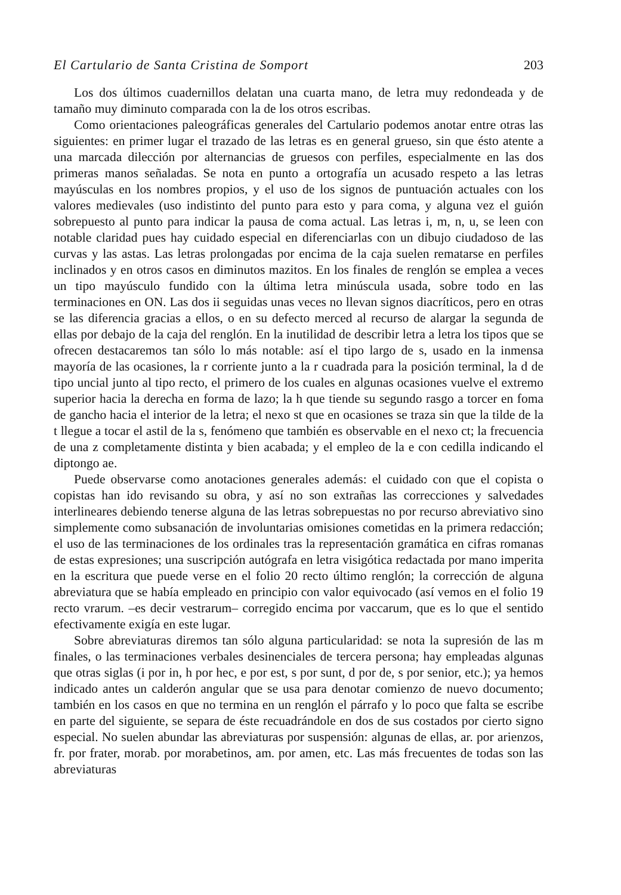El Cartulario de Santa Cristina de Somport 203
Los dos últimos cuadernillos delatan una cuarta mano, de letra muy redondeada y de tamaño muy diminuto comparada con la de los otros escribas.
Como orientaciones paleográficas generales del Cartulario podemos anotar entre otras las siguientes: en primer lugar el trazado de las letras es en general grueso, sin que ésto atente a una marcada dilección por alternancias de gruesos con perfiles, especialmente en las dos primeras manos señaladas. Se nota en punto a ortografía un acusado respeto a las letras mayúsculas en los nombres propios, y el uso de los signos de puntuación actuales con los valores medievales (uso indistinto del punto para esto y para coma, y alguna vez el guión sobrepuesto al punto para indicar la pausa de coma actual. Las letras i, m, n, u, se leen con notable claridad pues hay cuidado especial en diferenciarlas con un dibujo ciudadoso de las curvas y las astas. Las letras prolongadas por encima de la caja suelen rematarse en perfiles inclinados y en otros casos en diminutos mazitos. En los finales de renglón se emplea a veces un tipo mayúsculo fundido con la última letra minúscula usada, sobre todo en las terminaciones en ON. Las dos ii seguidas unas veces no llevan signos diacríticos, pero en otras se las diferencia gracias a ellos, o en su defecto merced al recurso de alargar la segunda de ellas por debajo de la caja del renglón. En la inutilidad de describir letra a letra los tipos que se ofrecen destacaremos tan sólo lo más notable: así el tipo largo de s, usado en la inmensa mayoría de las ocasiones, la r corriente junto a la r cuadrada para la posición terminal, la d de tipo uncial junto al tipo recto, el primero de los cuales en algunas ocasiones vuelve el extremo superior hacia la derecha en forma de lazo; la h que tiende su segundo rasgo a torcer en foma de gancho hacia el interior de la letra; el nexo st que en ocasiones se traza sin que la tilde de la t llegue a tocar el astil de la s, fenómeno que también es observable en el nexo ct; la frecuencia de una z completamente distinta y bien acabada; y el empleo de la e con cedilla indicando el diptongo ae.
Puede observarse como anotaciones generales además: el cuidado con que el copista o copistas han ido revisando su obra, y así no son extrañas las correcciones y salvedades interlineares debiendo tenerse alguna de las letras sobrepuestas no por recurso abreviativo sino simplemente como subsanación de involuntarias omisiones cometidas en la primera redacción; el uso de las terminaciones de los ordinales tras la representación gramática en cifras romanas de estas expresiones; una suscripción autógrafa en letra visigótica redactada por mano imperita en la escritura que puede verse en el folio 20 recto último renglón; la corrección de alguna abreviatura que se había empleado en principio con valor equivocado (así vemos en el folio 19 recto vrarum. –es decir vestrarum– corregido encima por vaccarum, que es lo que el sentido efectivamente exigía en este lugar.
Sobre abreviaturas diremos tan sólo alguna particularidad: se nota la supresión de las m finales, o las terminaciones verbales desinenciales de tercera persona; hay empleadas algunas que otras siglas (i por in, h por hec, e por est, s por sunt, d por de, s por senior, etc.); ya hemos indicado antes un calderón angular que se usa para denotar comienzo de nuevo documento; también en los casos en que no termina en un renglón el párrafo y lo poco que falta se escribe en parte del siguiente, se separa de éste recuadrándole en dos de sus costados por cierto signo especial. No suelen abundar las abreviaturas por suspensión: algunas de ellas, ar. por arienzos, fr. por frater, morab. por morabetinos, am. por amen, etc. Las más frecuentes de todas son las abreviaturas